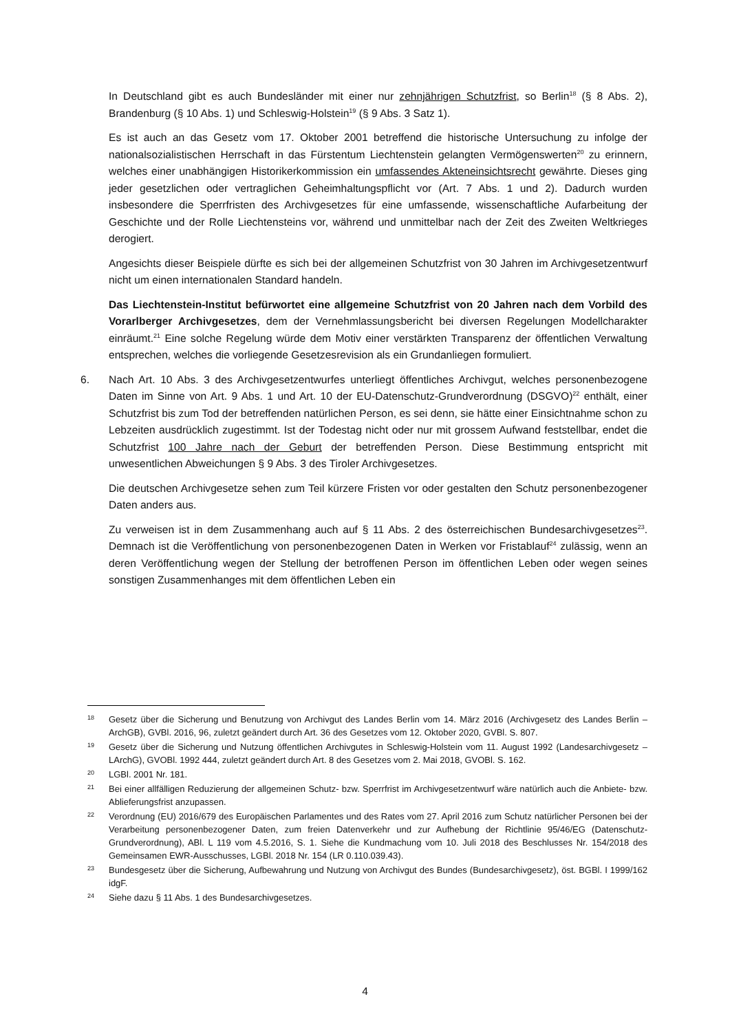In Deutschland gibt es auch Bundesländer mit einer nur zehnjährigen Schutzfrist, so Berlin<sup>18</sup> (§ 8 Abs. 2), Brandenburg (§ 10 Abs. 1) und Schleswig-Holstein<sup>19</sup> (§ 9 Abs. 3 Satz 1).
Es ist auch an das Gesetz vom 17. Oktober 2001 betreffend die historische Untersuchung zu infolge der nationalsozialistischen Herrschaft in das Fürstentum Liechtenstein gelangten Vermögenswerten<sup>20</sup> zu erinnern, welches einer unabhängigen Historikerkommission ein umfassendes Akteneinsichtsrecht gewährte. Dieses ging jeder gesetzlichen oder vertraglichen Geheimhaltungspflicht vor (Art. 7 Abs. 1 und 2). Dadurch wurden insbesondere die Sperrfristen des Archivgesetzes für eine umfassende, wissenschaftliche Aufarbeitung der Geschichte und der Rolle Liechtensteins vor, während und unmittelbar nach der Zeit des Zweiten Weltkrieges derogiert.
Angesichts dieser Beispiele dürfte es sich bei der allgemeinen Schutzfrist von 30 Jahren im Archivgesetzentwurf nicht um einen internationalen Standard handeln.
Das Liechtenstein-Institut befürwortet eine allgemeine Schutzfrist von 20 Jahren nach dem Vorbild des Vorarlberger Archivgesetzes, dem der Vernehmlassungsbericht bei diversen Regelungen Modellcharakter einräumt.<sup>21</sup> Eine solche Regelung würde dem Motiv einer verstärkten Transparenz der öffentlichen Verwaltung entsprechen, welches die vorliegende Gesetzesrevision als ein Grundanliegen formuliert.
6. Nach Art. 10 Abs. 3 des Archivgesetzentwurfes unterliegt öffentliches Archivgut, welches personenbezogene Daten im Sinne von Art. 9 Abs. 1 und Art. 10 der EU-Datenschutz-Grundverordnung (DSGVO)<sup>22</sup> enthält, einer Schutzfrist bis zum Tod der betreffenden natürlichen Person, es sei denn, sie hätte einer Einsichtnahme schon zu Lebzeiten ausdrücklich zugestimmt. Ist der Todestag nicht oder nur mit grossem Aufwand feststellbar, endet die Schutzfrist 100 Jahre nach der Geburt der betreffenden Person. Diese Bestimmung entspricht mit unwesentlichen Abweichungen § 9 Abs. 3 des Tiroler Archivgesetzes.
Die deutschen Archivgesetze sehen zum Teil kürzere Fristen vor oder gestalten den Schutz personenbezogener Daten anders aus.
Zu verweisen ist in dem Zusammenhang auch auf § 11 Abs. 2 des österreichischen Bundesarchivgesetzes<sup>23</sup>. Demnach ist die Veröffentlichung von personenbezogenen Daten in Werken vor Fristablauf<sup>24</sup> zulässig, wenn an deren Veröffentlichung wegen der Stellung der betroffenen Person im öffentlichen Leben oder wegen seines sonstigen Zusammenhanges mit dem öffentlichen Leben ein
18 Gesetz über die Sicherung und Benutzung von Archivgut des Landes Berlin vom 14. März 2016 (Archivgesetz des Landes Berlin – ArchGB), GVBl. 2016, 96, zuletzt geändert durch Art. 36 des Gesetzes vom 12. Oktober 2020, GVBl. S. 807.
19 Gesetz über die Sicherung und Nutzung öffentlichen Archivgutes in Schleswig-Holstein vom 11. August 1992 (Landesarchivgesetz – LArchG), GVOBl. 1992 444, zuletzt geändert durch Art. 8 des Gesetzes vom 2. Mai 2018, GVOBl. S. 162.
20 LGBl. 2001 Nr. 181.
21 Bei einer allfälligen Reduzierung der allgemeinen Schutz- bzw. Sperrfrist im Archivgesetzentwurf wäre natürlich auch die Anbiete- bzw. Ablieferungsfrist anzupassen.
22 Verordnung (EU) 2016/679 des Europäischen Parlamentes und des Rates vom 27. April 2016 zum Schutz natürlicher Personen bei der Verarbeitung personenbezogener Daten, zum freien Datenverkehr und zur Aufhebung der Richtlinie 95/46/EG (Datenschutz-Grundverordnung), ABl. L 119 vom 4.5.2016, S. 1. Siehe die Kundmachung vom 10. Juli 2018 des Beschlusses Nr. 154/2018 des Gemeinsamen EWR-Ausschusses, LGBl. 2018 Nr. 154 (LR 0.110.039.43).
23 Bundesgesetz über die Sicherung, Aufbewahrung und Nutzung von Archivgut des Bundes (Bundesarchivgesetz), öst. BGBl. I 1999/162 idgF.
24 Siehe dazu § 11 Abs. 1 des Bundesarchivgesetzes.
4